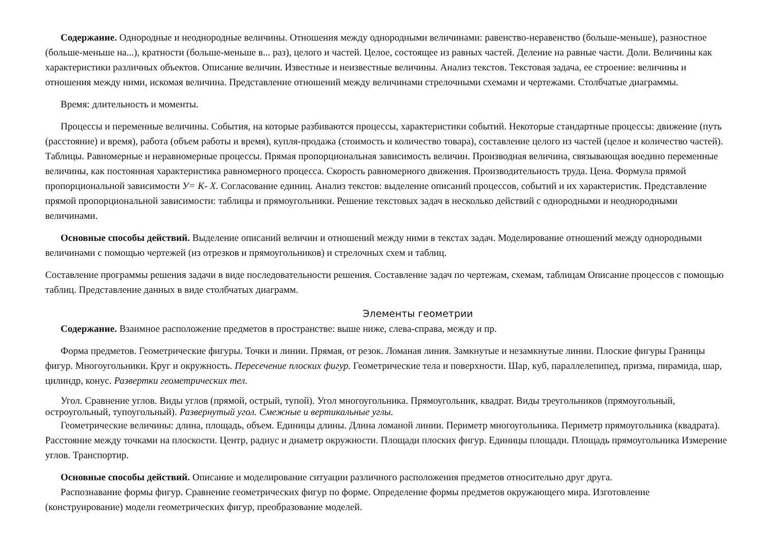Содержание. Однородные и неоднородные величины. Отношения между однородными величинами: равенство-неравенство (больше-меньше), разностное (больше-меньше на...), кратности (больше-меньше в... раз), целого и частей. Целое, состоящее из равных частей. Деление на равные части. Доли. Величины как характеристики различных объектов. Описание величин. Известные и неизвестные величины. Анализ текстов. Текстовая задача, ее строение: величины и отношения между ними, искомая величина. Представление отношений между величинами стрелочными схемами и чертежами. Столбчатые диаграммы.
Время: длительность и моменты.
Процессы и переменные величины. События, на которые разбиваются процессы, характеристики событий. Некоторые стандартные процессы: движение (путь (расстояние) и время), работа (объем работы и время), купля-продажа (стоимость и количество товара), составление целого из частей (целое и количество частей). Таблицы. Равномерные и неравномерные процессы. Прямая пропорциональная зависимость величин. Производная величина, связывающая воедино переменные величины, как постоянная характеристика равномерного процесса. Скорость равномерного движения. Производительность труда. Цена. Формула прямой пропорциональной зависимости У= К- X. Согласование единиц. Анализ текстов: выделение описаний процессов, событий и их характеристик. Представление прямой пропорциональной зависимости: таблицы и прямоугольники. Решение текстовых задач в несколько действий с однородными и неоднородными величинами.
Основные способы действий. Выделение описаний величин и отношений между ними в текстах задач. Моделирование отношений между однородными величинами с помощью чертежей (из отрезков и прямоугольников) и стрелочных схем и таблиц.
Составление программы решения задачи в виде последовательности решения. Составление задач по чертежам, схемам, таблицам Описание процессов с помощью таблиц. Представление данных в виде столбчатых диаграмм.
Элементы геометрии
Содержание. Взаимное расположение предметов в пространстве: выше ниже, слева-справа, между и пр.
Форма предметов. Геометрические фигуры. Точки и линии. Прямая, от резок. Ломаная линия. Замкнутые и незамкнутые линии. Плоские фигуры Границы фигур. Многоугольники. Круг и окружность. Пересечение плоских фигур. Геометрические тела и поверхности. Шар, куб, параллелепипед, призма, пирамида, шар, цилиндр, конус. Развертки геометрических тел.
Угол. Сравнение углов. Виды углов (прямой, острый, тупой). Угол многоугольника. Прямоугольник, квадрат. Виды треугольников (прямоугольный, остроугольный, тупоугольный). Развернутый угол. Смежные и вертикальные углы.
Геометрические величины: длина, площадь, объем. Единицы длины. Длина ломаной линии. Периметр многоугольника. Периметр прямоугольника (квадрата). Расстояние между точками на плоскости. Центр, радиус и диаметр окружности. Площади плоских фигур. Единицы площади. Площадь прямоугольника Измерение углов. Транспортир.
Основные способы действий. Описание и моделирование ситуации различного расположения предметов относительно друг друга.
Распознавание формы фигур. Сравнение геометрических фигур по форме. Определение формы предметов окружающего мира. Изготовление (конструирование) модели геометрических фигур, преобразование моделей.